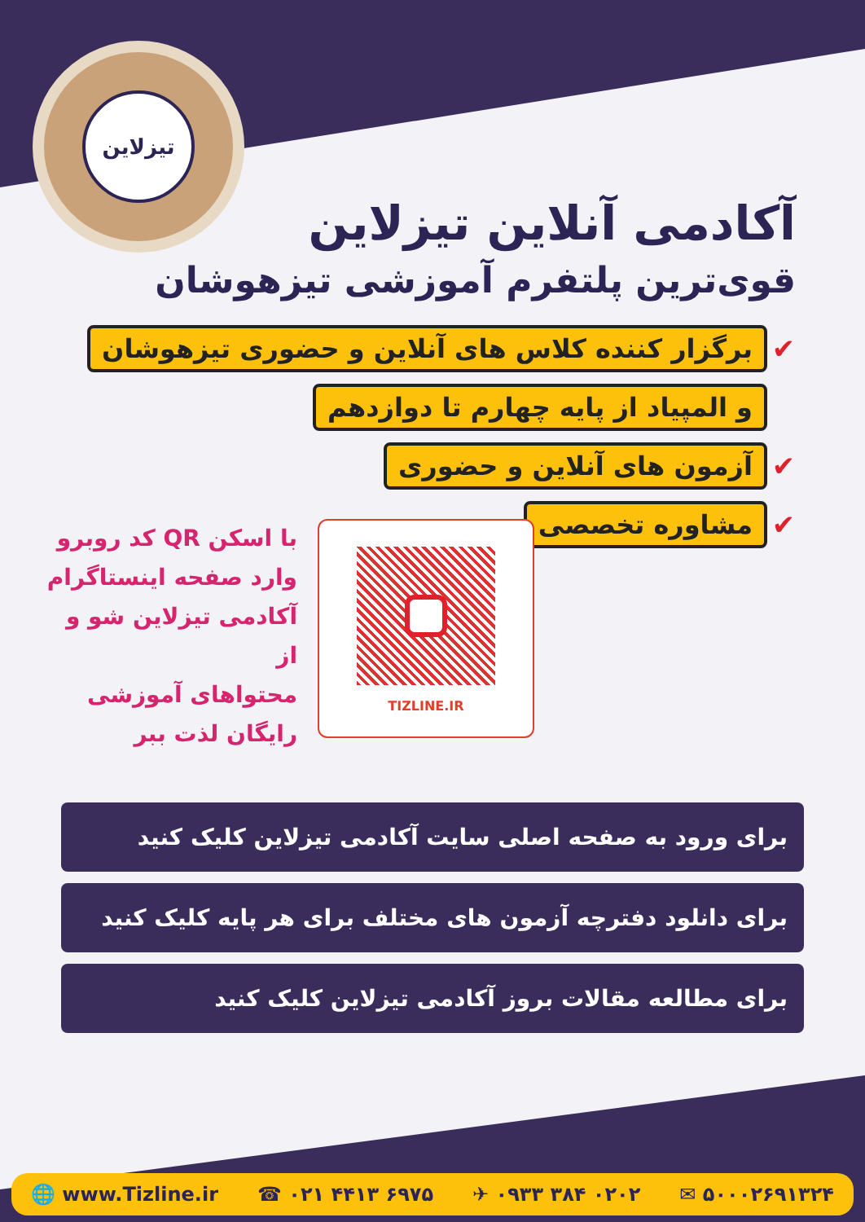تیزلاین
آکادمی آنلاین تیزلاین
قوی‌ترین پلتفرم آموزشی تیزهوشان
✔ برگزار کننده کلاس های آنلاین و حضوری تیزهوشان
و المپیاد از پایه چهارم تا دوازدهم
✔ آزمون های آنلاین و حضوری
✔ مشاوره تخصصی
با اسکن QR کد روبرو
وارد صفحه اینستاگرام
آکادمی تیزلاین شو و از
محتواهای آموزشی
رایگان لذت ببر
TIZLINE.IR
برای ورود به صفحه اصلی سایت آکادمی تیزلاین کلیک کنید
برای دانلود دفترچه آزمون های مختلف برای هر پایه کلیک کنید
برای مطالعه مقالات بروز آکادمی تیزلاین کلیک کنید
🌐 www.Tizline.ir ☎ ۰۲۱ ۴۴۱۳ ۶۹۷۵ ✈ ۰۹۳۳ ۳۸۴ ۰۲۰۲ ✉ ۵۰۰۰۲۶۹۱۳۲۴